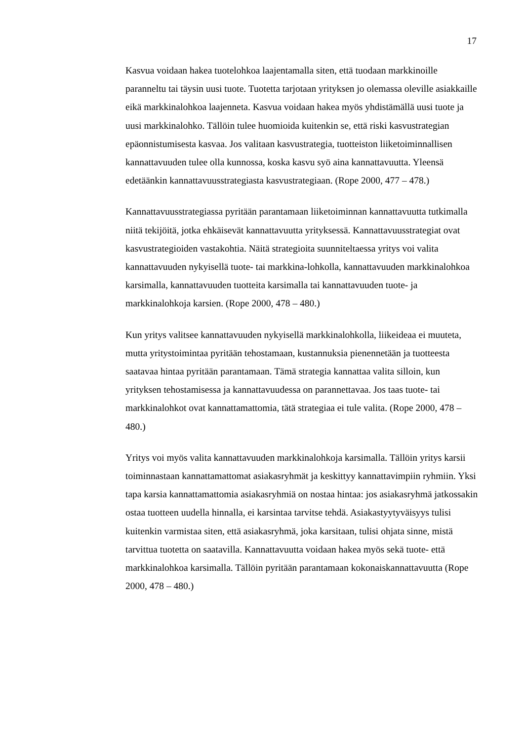17
Kasvua voidaan hakea tuotelohkoa laajentamalla siten, että tuodaan markkinoille paranneltu tai täysin uusi tuote. Tuotetta tarjotaan yrityksen jo olemassa oleville asiakkaille eikä markkinalohkoa laajenneta. Kasvua voidaan hakea myös yhdistämällä uusi tuote ja uusi markkinalohko. Tällöin tulee huomioida kuitenkin se, että riski kasvustrategian epäonnistumisesta kasvaa. Jos valitaan kasvustrategia, tuotteiston liiketoiminnallisen kannattavuuden tulee olla kunnossa, koska kasvu syö aina kannattavuutta. Yleensä edetäänkin kannattavuusstrategiasta kasvustrategiaan. (Rope 2000, 477 – 478.)
Kannattavuusstrategiassa pyritään parantamaan liiketoiminnan kannattavuutta tutkimalla niitä tekijöitä, jotka ehkäisevät kannattavuutta yrityksessä. Kannattavuusstrategiat ovat kasvustrategioiden vastakohtia. Näitä strategioita suunniteltaessa yritys voi valita kannattavuuden nykyisellä tuote- tai markkina-lohkolla, kannattavuuden markkinalohkoa karsimalla, kannattavuuden tuotteita karsimalla tai kannattavuuden tuote- ja markkinalohkoja karsien. (Rope 2000, 478 – 480.)
Kun yritys valitsee kannattavuuden nykyisellä markkinalohkolla, liikeideaa ei muuteta, mutta yritystoimintaa pyritään tehostamaan, kustannuksia pienennetään ja tuotteesta saatavaa hintaa pyritään parantamaan. Tämä strategia kannattaa valita silloin, kun yrityksen tehostamisessa ja kannattavuudessa on parannettavaa. Jos taas tuote- tai markkinalohkot ovat kannattamattomia, tätä strategiaa ei tule valita. (Rope 2000, 478 – 480.)
Yritys voi myös valita kannattavuuden markkinalohkoja karsimalla. Tällöin yritys karsii toiminnastaan kannattamattomat asiakasryhmät ja keskittyy kannattavimpiin ryhmiin. Yksi tapa karsia kannattamattomia asiakasryhmiä on nostaa hintaa: jos asiakasryhmä jatkossakin ostaa tuotteen uudella hinnalla, ei karsintaa tarvitse tehdä. Asiakastyytyväisyys tulisi kuitenkin varmistaa siten, että asiakasryhmä, joka karsitaan, tulisi ohjata sinne, mistä tarvittua tuotetta on saatavilla. Kannattavuutta voidaan hakea myös sekä tuote- että markkinalohkoa karsimalla. Tällöin pyritään parantamaan kokonaiskannattavuutta (Rope 2000, 478 – 480.)